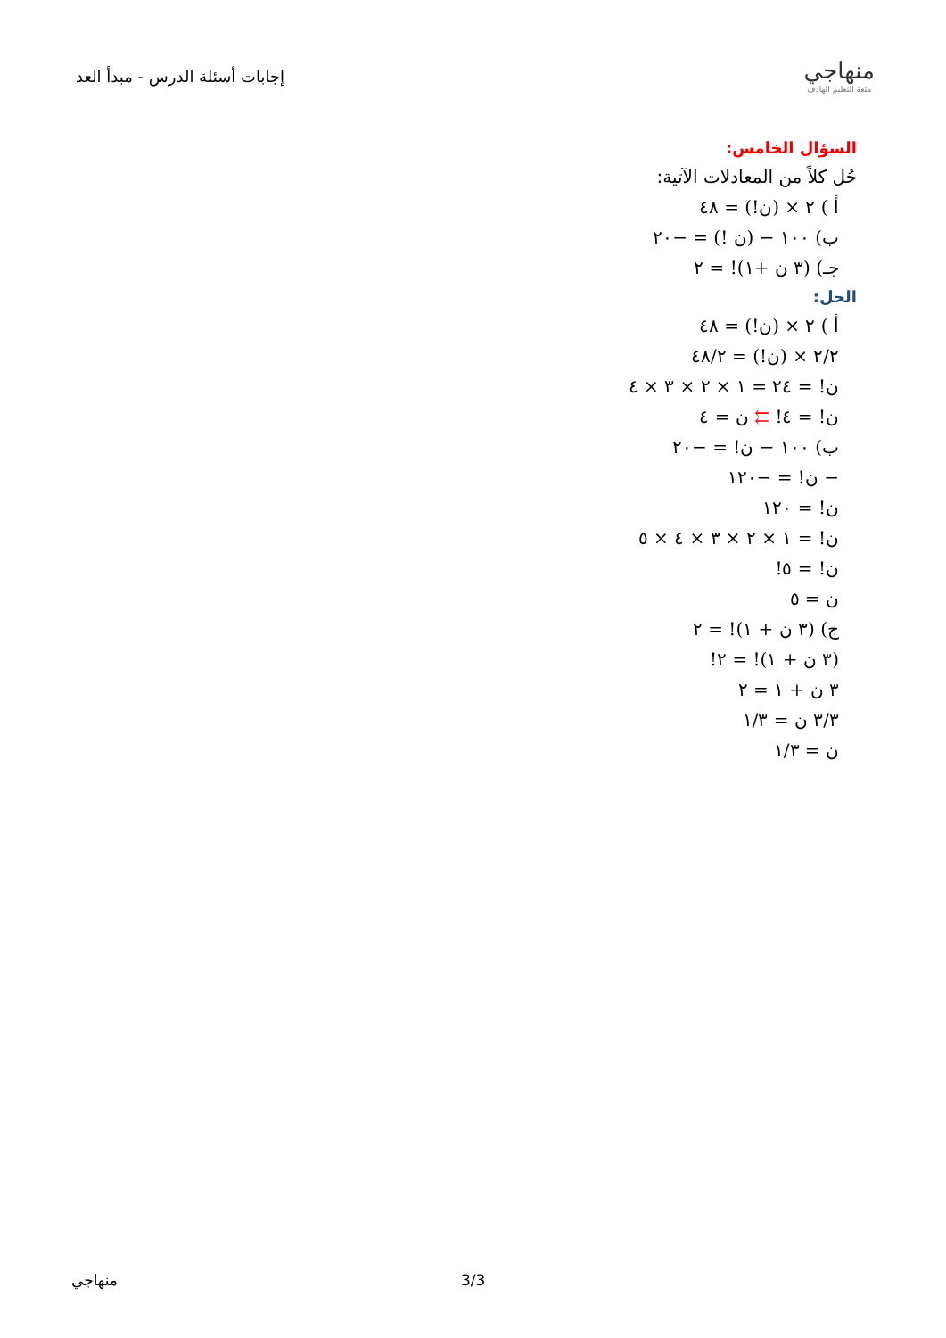إجابات أسئلة الدرس - مبدأ العد
منهاجي
متعة التعليم الهادف
السؤال الخامس:
حُل كلاً من المعادلات الآتية:
أ ) ٢ × (ن!) = ٤٨
ب) ١٠٠ − (ن !) = −٢٠
جـ) (٣ ن +١)! = ٢
الحل:
أ ) ٢ × (ن!) = ٤٨
٢/٢ × (ن!) = ٤٨/٢
ن! = ٢٤ = ١ × ٢ × ٣ × ٤
ن! = ٤! ⇇ ن = ٤
ب) ١٠٠ − ن! = −٢٠
− ن! = −١٢٠
ن! = ١٢٠
ن! = ١ × ٢ × ٣ × ٤ × ٥
ن! = ٥!
ن = ٥
ج) (٣ ن + ١)! = ٢
(٣ ن + ١)! = ٢!
٣ ن + ١ = ٢
٣/٣ ن = ١/٣
ن = ١/٣
منهاجي 3/3